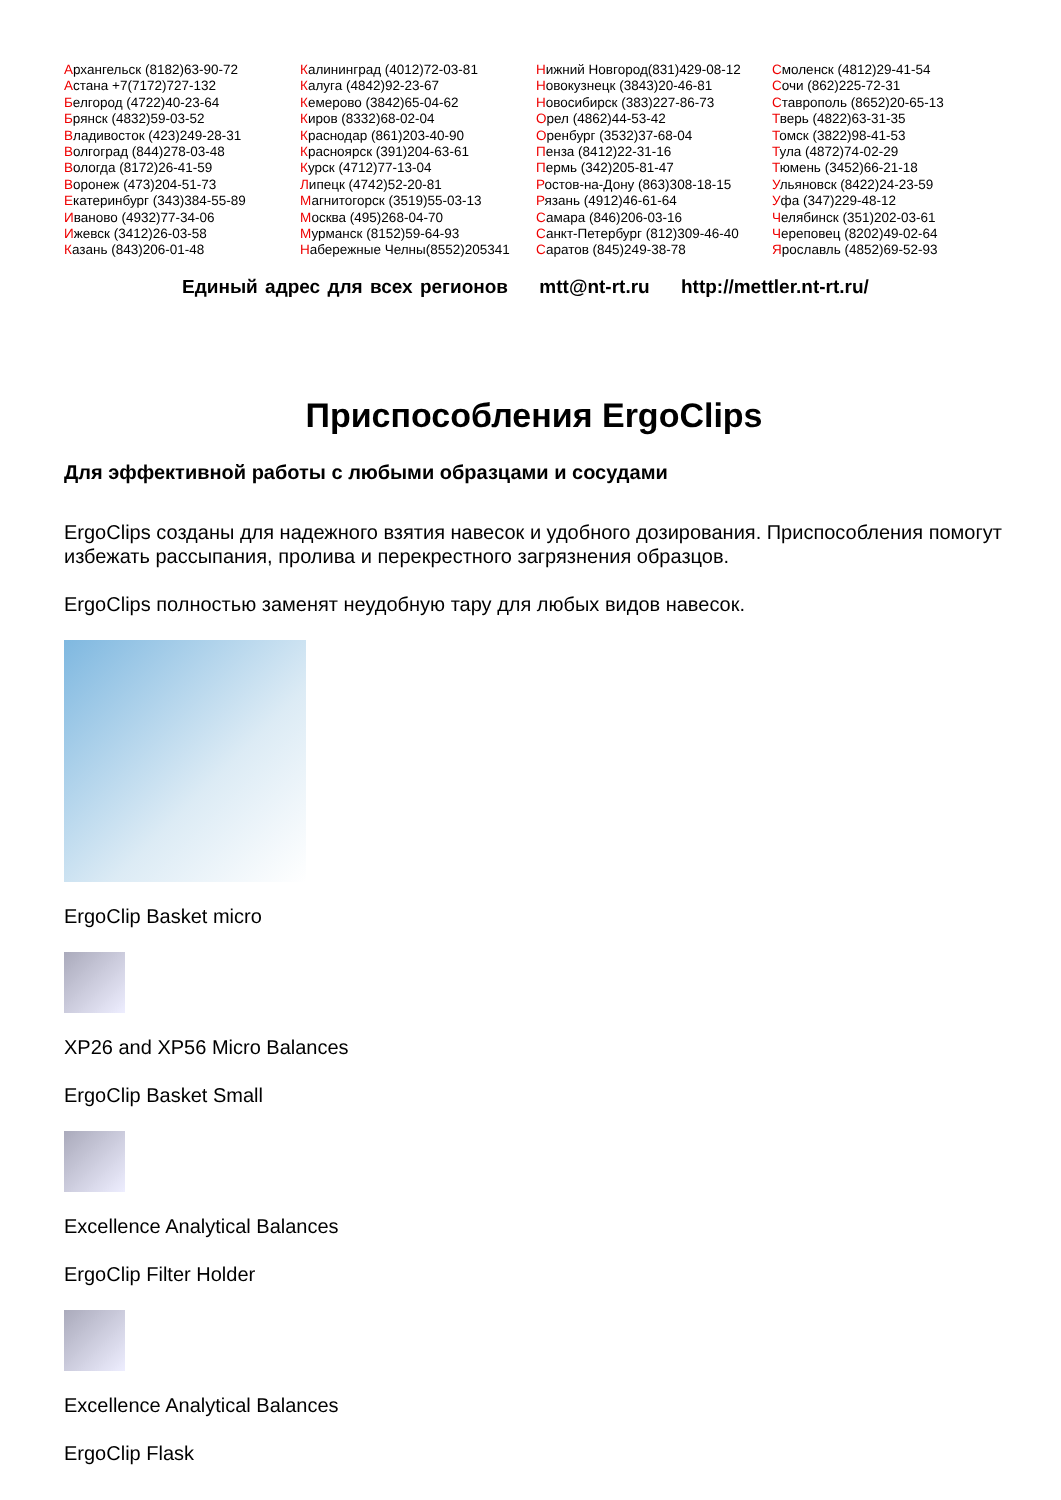Архангельск (8182)63-90-72
Астана +7(7172)727-132
Белгород (4722)40-23-64
Брянск (4832)59-03-52
Владивосток (423)249-28-31
Волгоград (844)278-03-48
Вологда (8172)26-41-59
Воронеж (473)204-51-73
Екатеринбург (343)384-55-89
Иваново (4932)77-34-06
Ижевск (3412)26-03-58
Казань (843)206-01-48
Калининград (4012)72-03-81
Калуга (4842)92-23-67
Кемерово (3842)65-04-62
Киров (8332)68-02-04
Краснодар (861)203-40-90
Красноярск (391)204-63-61
Курск (4712)77-13-04
Липецк (4742)52-20-81
Магнитогорск (3519)55-03-13
Москва (495)268-04-70
Мурманск (8152)59-64-93
Набережные Челны(8552)205341
Нижний Новгород(831)429-08-12
Новокузнецк (3843)20-46-81
Новосибирск (383)227-86-73
Орел (4862)44-53-42
Оренбург (3532)37-68-04
Пенза (8412)22-31-16
Пермь (342)205-81-47
Ростов-на-Дону (863)308-18-15
Рязань (4912)46-61-64
Самара (846)206-03-16
Санкт-Петербург (812)309-46-40
Саратов (845)249-38-78
Смоленск (4812)29-41-54
Сочи (862)225-72-31
Ставрополь (8652)20-65-13
Тверь (4822)63-31-35
Томск (3822)98-41-53
Тула (4872)74-02-29
Тюмень (3452)66-21-18
Ульяновск (8422)24-23-59
Уфа (347)229-48-12
Челябинск (351)202-03-61
Череповец (8202)49-02-64
Ярославль (4852)69-52-93
Единый адрес для всех регионов mtt@nt-rt.ru http://mettler.nt-rt.ru/
Приспособления ErgoClips
Для эффективной работы с любыми образцами и сосудами
ErgoClips созданы для надежного взятия навесок и удобного дозирования. Приспособления помогут избежать рассыпания, пролива и перекрестного загрязнения образцов.
ErgoClips полностью заменят неудобную тару для любых видов навесок.
ErgoClip Basket micro
XP26 and XP56 Micro Balances
ErgoClip Basket Small
Excellence Analytical Balances
ErgoClip Filter Holder
Excellence Analytical Balances
ErgoClip Flask